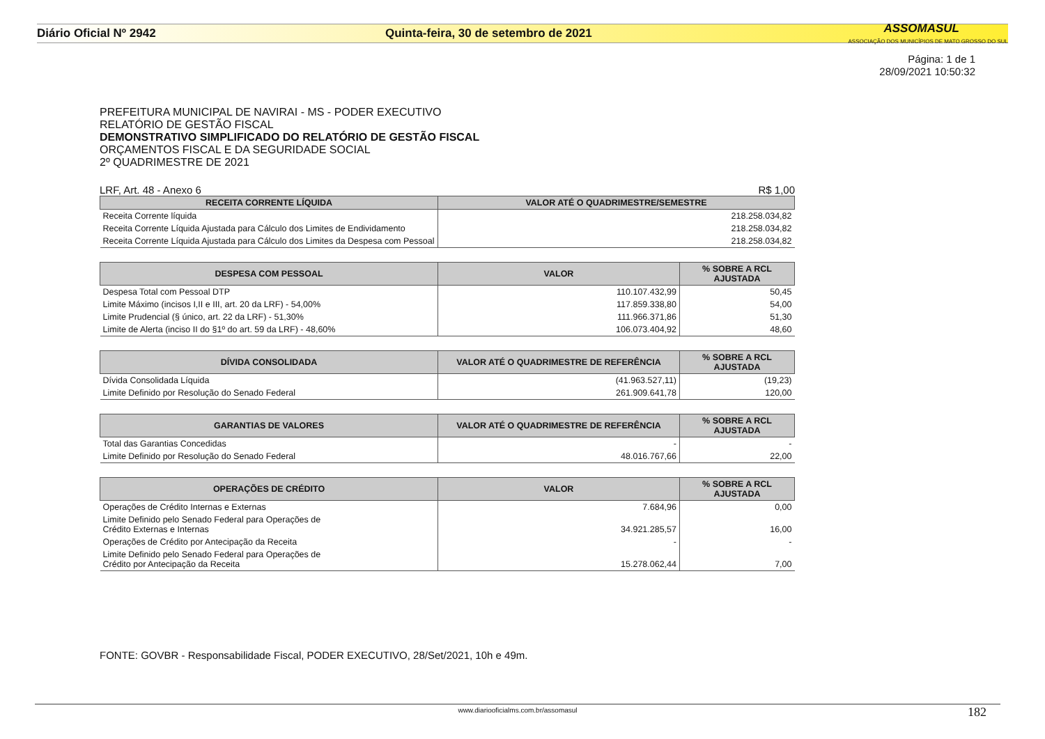Diário Oficial Nº 2942 Quinta-feira, 30 de setembro de 2021
ASSOMASUL
ASSOCIAÇÃO DOS MUNICÍPIOS DE MATO GROSSO DO SUL
Página: 1 de 1
28/09/2021 10:50:32
PREFEITURA MUNICIPAL DE NAVIRAI - MS - PODER EXECUTIVO
RELATÓRIO DE GESTÃO FISCAL
DEMONSTRATIVO SIMPLIFICADO DO RELATÓRIO DE GESTÃO FISCAL
ORÇAMENTOS FISCAL E DA SEGURIDADE SOCIAL
2º QUADRIMESTRE DE 2021
LRF, Art. 48 - Anexo 6 R$ 1,00
| RECEITA CORRENTE LÍQUIDA | VALOR ATÉ O QUADRIMESTRE/SEMESTRE |
| --- | --- |
| Receita Corrente líquida | 218.258.034,82 |
| Receita Corrente Líquida Ajustada para Cálculo dos Limites de Endividamento | 218.258.034,82 |
| Receita Corrente Líquida Ajustada para Cálculo dos Limites da Despesa com Pessoal | 218.258.034,82 |
| DESPESA COM PESSOAL | VALOR | % SOBRE A RCL AJUSTADA |
| --- | --- | --- |
| Despesa Total com Pessoal DTP | 110.107.432,99 | 50,45 |
| Limite Máximo (incisos I,II e III, art. 20 da LRF) - 54,00% | 117.859.338,80 | 54,00 |
| Limite Prudencial (§ único, art. 22 da LRF) - 51,30% | 111.966.371,86 | 51,30 |
| Limite de Alerta (inciso II do §1º do art. 59 da LRF) - 48,60% | 106.073.404,92 | 48,60 |
| DÍVIDA CONSOLIDADA | VALOR ATÉ O QUADRIMESTRE DE REFERÊNCIA | % SOBRE A RCL AJUSTADA |
| --- | --- | --- |
| Dívida Consolidada Líquida | (41.963.527,11) | (19,23) |
| Limite Definido por Resolução do Senado Federal | 261.909.641,78 | 120,00 |
| GARANTIAS DE VALORES | VALOR ATÉ O QUADRIMESTRE DE REFERÊNCIA | % SOBRE A RCL AJUSTADA |
| --- | --- | --- |
| Total das Garantias Concedidas | - | - |
| Limite Definido por Resolução do Senado Federal | 48.016.767,66 | 22,00 |
| OPERAÇÕES DE CRÉDITO | VALOR | % SOBRE A RCL AJUSTADA |
| --- | --- | --- |
| Operações de Crédito Internas e Externas | 7.684,96 | 0,00 |
| Limite Definido pelo Senado Federal para Operações de Crédito Externas e Internas | 34.921.285,57 | 16,00 |
| Operações de Crédito por Antecipação da Receita | - | - |
| Limite Definido pelo Senado Federal para Operações de Crédito por Antecipação da Receita | 15.278.062,44 | 7,00 |
FONTE: GOVBR - Responsabilidade Fiscal, PODER EXECUTIVO, 28/Set/2021, 10h e 49m.
www.diariooficialms.com.br/assomasul
182